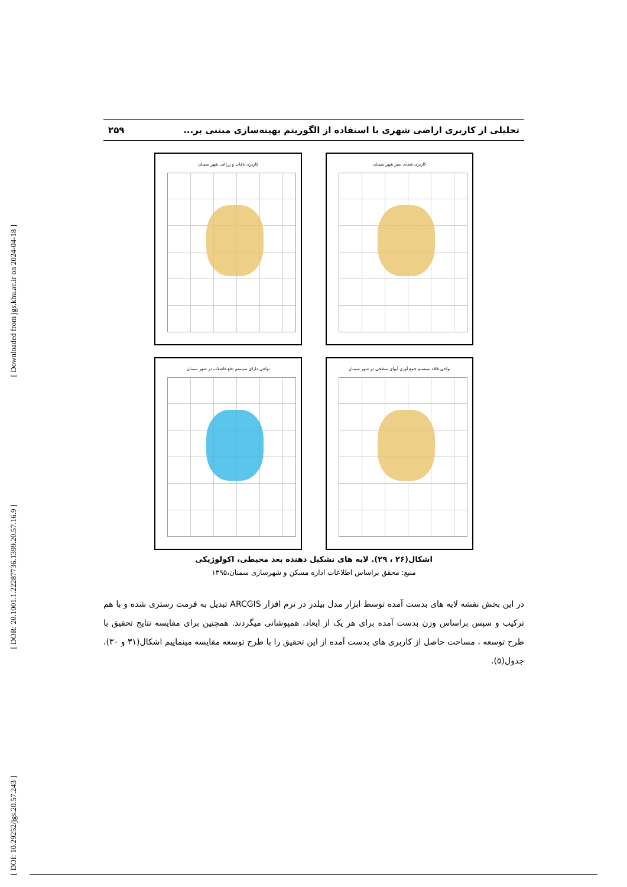[ Downloaded from jgs.khu.ac.ir on 2024-04-18 ]
[ DOR: 20.1001.1.22287736.1399.20.57.16.9 ]
[ DOI: 10.29252/jgs.20.57.243 ]
تحلیلی از کاربری اراضی شهری با استفاده از الگوریتم بهینه‌سازی مبتنی بر... ۲۵۹
کاربری باغات و زراعی شهر سمنان
کاربری فضای سبز شهر سمنان
نواحی دارای سیستم دفع فاضلاب در شهر سمنان
نواحی فاقد سیستم جمع آوری آبهای سطحی در شهر سمنان
اشکال(۲۶ ، ۲۹). لایه های تشکیل دهنده بعد محیطی، اکولوژیکی
منبع: محقق براساس اطلاعات اداره مسکن و شهرسازی سمنان،۱۳۹۵
در این بخش نقشه لایه های بدست آمده توسط ابزار مدل بیلدر در نرم افزار ARCGIS تبدیل به فرمت رستری شده و با هم ترکیب و سپس براساس وزن بدست آمده برای هر یک از ابعاد، همپوشانی میگردند. همچنین برای مقایسه نتایج تحقیق با طرح توسعه ، مساحت حاصل از کاربری های بدست آمده از این تحقیق را با طرح توسعه مقایسه مینماییم اشکال(۳۱ و ۳۰)، جدول(۵).